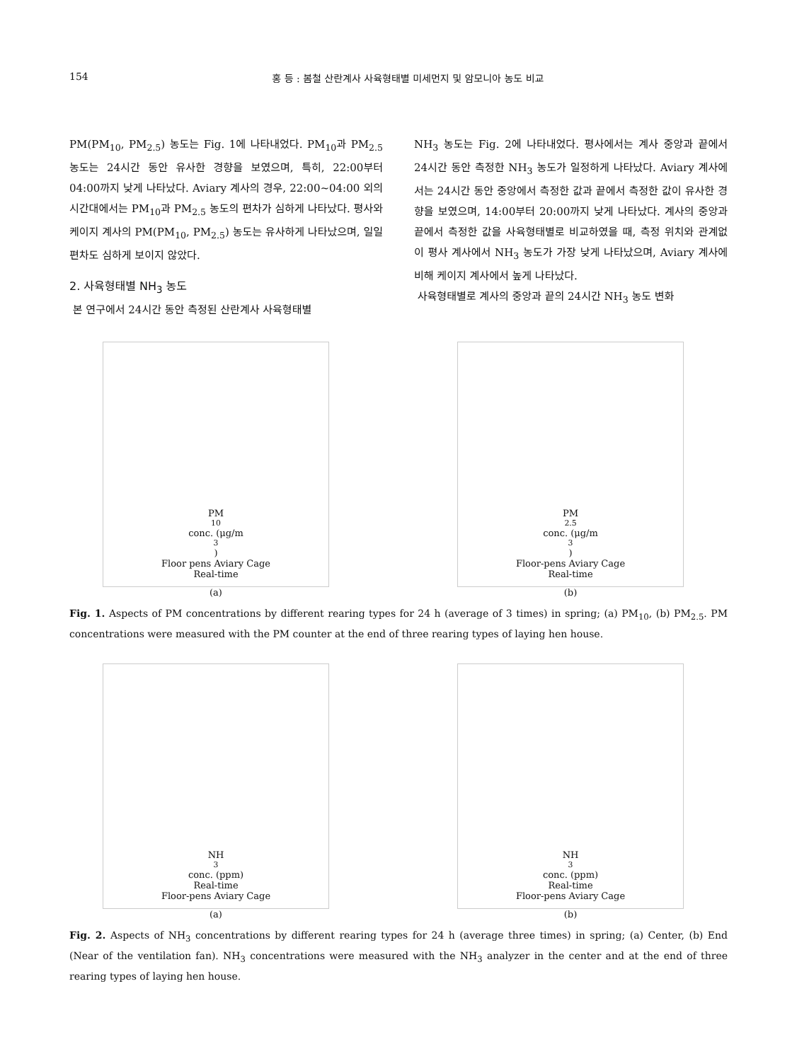154 홍 등 : 봄철 산란계사 사육형태별 미세먼지 및 암모니아 농도 비교
PM(PM<sub>10</sub>, PM<sub>2.5</sub>) 농도는 Fig. 1에 나타내었다. PM<sub>10</sub>과 PM<sub>2.5</sub> 농도는 24시간 동안 유사한 경향을 보였으며, 특히, 22:00부터 04:00까지 낮게 나타났다. Aviary 계사의 경우, 22:00~04:00 외의 시간대에서는 PM<sub>10</sub>과 PM<sub>2.5</sub> 농도의 편차가 심하게 나타났다. 평사와 케이지 계사의 PM(PM<sub>10</sub>, PM<sub>2.5</sub>) 농도는 유사하게 나타났으며, 일일 편차도 심하게 보이지 않았다.
2. 사육형태별 NH<sub>3</sub> 농도
본 연구에서 24시간 동안 측정된 산란계사 사육형태별
NH<sub>3</sub> 농도는 Fig. 2에 나타내었다. 평사에서는 계사 중앙과 끝에서 24시간 동안 측정한 NH<sub>3</sub> 농도가 일정하게 나타났다. Aviary 계사에서는 24시간 동안 중앙에서 측정한 값과 끝에서 측정한 값이 유사한 경향을 보였으며, 14:00부터 20:00까지 낮게 나타났다. 계사의 중앙과 끝에서 측정한 값을 사육형태별로 비교하였을 때, 측정 위치와 관계없이 평사 계사에서 NH<sub>3</sub> 농도가 가장 낮게 나타났으며, Aviary 계사에 비해 케이지 계사에서 높게 나타났다.
사육형태별로 계사의 중앙과 끝의 24시간 NH<sub>3</sub> 농도 변화
PM<sub>10</sub> conc. (μg/m<sup>3</sup>)
Floor pens Aviary Cage
Real-time
(a)
PM<sub>2.5</sub> conc. (μg/m<sup>3</sup>)
Floor-pens Aviary Cage
Real-time
(b)
Fig. 1. Aspects of PM concentrations by different rearing types for 24 h (average of 3 times) in spring; (a) PM<sub>10</sub>, (b) PM<sub>2.5</sub>. PM concentrations were measured with the PM counter at the end of three rearing types of laying hen house.
NH<sub>3</sub> conc. (ppm)
Real-time
Floor-pens Aviary Cage
(a)
NH<sub>3</sub> conc. (ppm)
Real-time
Floor-pens Aviary Cage
(b)
Fig. 2. Aspects of NH<sub>3</sub> concentrations by different rearing types for 24 h (average three times) in spring; (a) Center, (b) End (Near of the ventilation fan). NH<sub>3</sub> concentrations were measured with the NH<sub>3</sub> analyzer in the center and at the end of three rearing types of laying hen house.